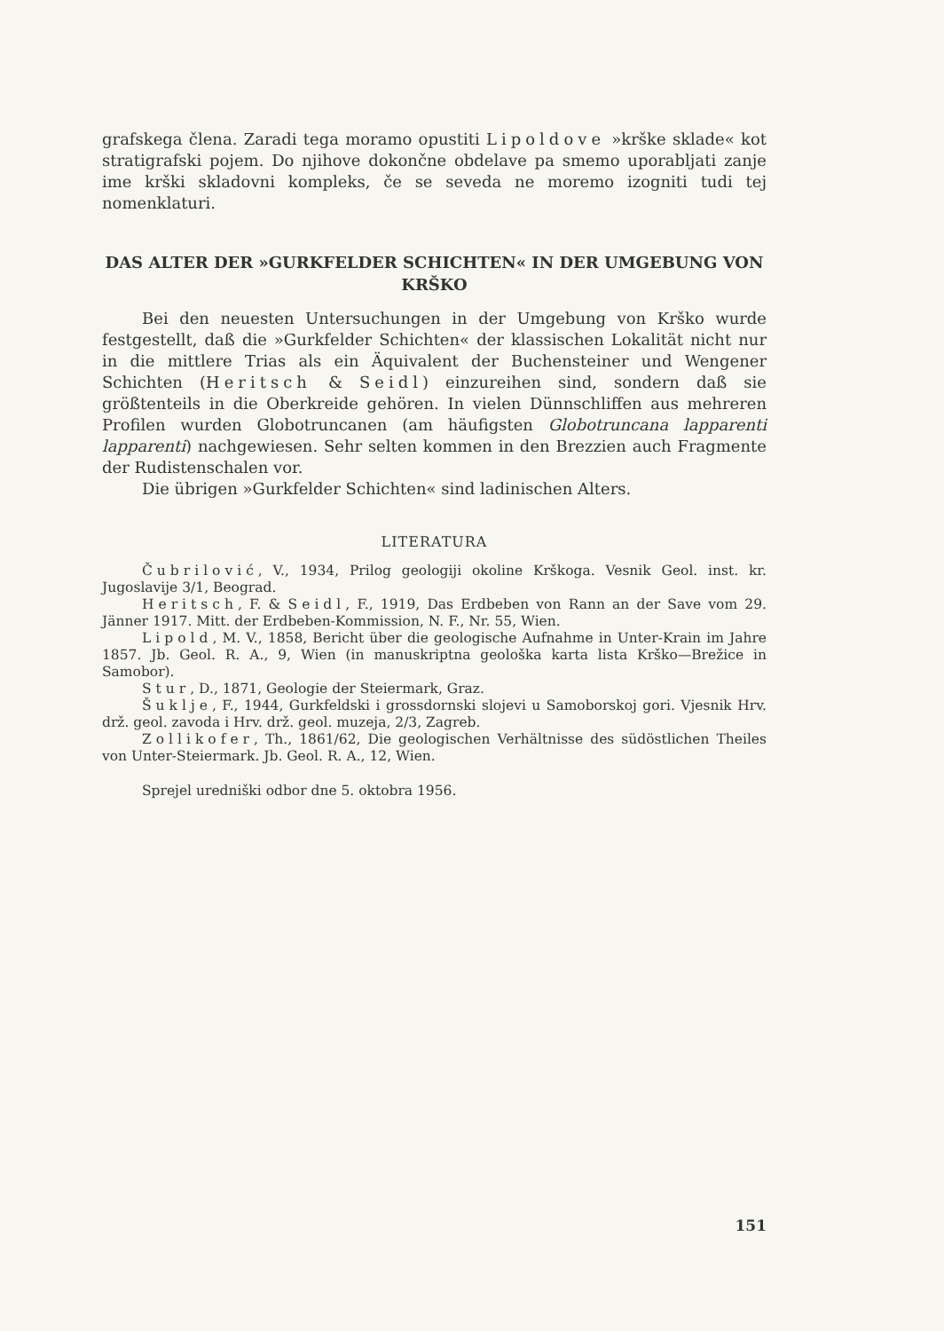grafskega člena. Zaradi tega moramo opustiti Lipoldove »krške sklade« kot stratigrafski pojem. Do njihove dokončne obdelave pa smemo uporabljati zanje ime krški skladovni kompleks, če se seveda ne moremo izogniti tudi tej nomenklaturi.
DAS ALTER DER »GURKFELDER SCHICHTEN« IN DER UMGEBUNG VON KRŠKO
Bei den neuesten Untersuchungen in der Umgebung von Krško wurde festgestellt, daß die »Gurkfelder Schichten« der klassischen Lokalität nicht nur in die mittlere Trias als ein Äquivalent der Buchensteiner und Wengener Schichten (Heritsch & Seidl) einzureihen sind, sondern daß sie größtenteils in die Oberkreide gehören. In vielen Dünnschliffen aus mehreren Profilen wurden Globotruncanen (am häufigsten Globotruncana lapparenti lapparenti) nachgewiesen. Sehr selten kommen in den Brezzien auch Fragmente der Rudistenschalen vor.
Die übrigen »Gurkfelder Schichten« sind ladinischen Alters.
LITERATURA
Čubrilović, V., 1934, Prilog geologiji okoline Krškoga. Vesnik Geol. inst. kr. Jugoslavije 3/1, Beograd.
Heritsch, F. & Seidl, F., 1919, Das Erdbeben von Rann an der Save vom 29. Jänner 1917. Mitt. der Erdbeben-Kommission, N. F., Nr. 55, Wien.
Lipold, M. V., 1858, Bericht über die geologische Aufnahme in Unter-Krain im Jahre 1857. Jb. Geol. R. A., 9, Wien (in manuskriptna geološka karta lista Krško—Brežice in Samobor).
Stur, D., 1871, Geologie der Steiermark, Graz.
Šuklje, F., 1944, Gurkfeldski i grossdornski slojevi u Samoborskoj gori. Vjesnik Hrv. drž. geol. zavoda i Hrv. drž. geol. muzeja, 2/3, Zagreb.
Zollikofer, Th., 1861/62, Die geologischen Verhältnisse des südöstlichen Theiles von Unter-Steiermark. Jb. Geol. R. A., 12, Wien.
Sprejel uredniški odbor dne 5. oktobra 1956.
151